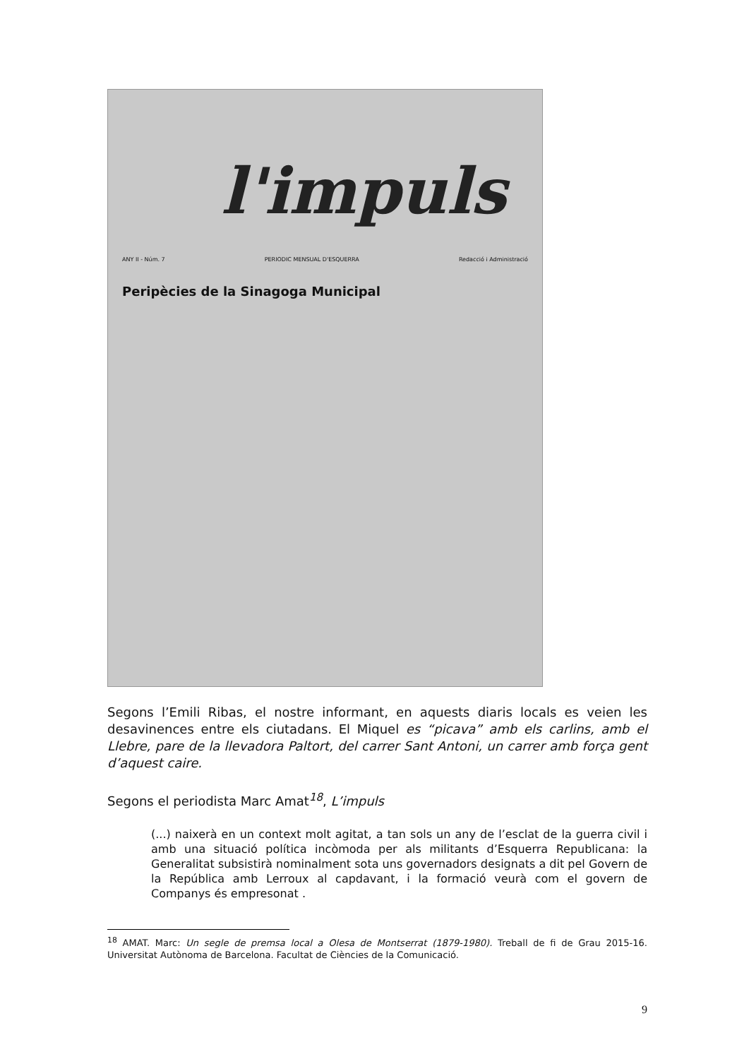l'impuls
ANY II - Núm. 7 PERIODIC MENSUAL D'ESQUERRA Redacció i Administració
Peripècies de la Sinagoga Municipal
Segons l’Emili Ribas, el nostre informant, en aquests diaris locals es veien les desavinences entre els ciutadans. El Miquel es “picava” amb els carlins, amb el Llebre, pare de la llevadora Paltort, del carrer Sant Antoni, un carrer amb força gent d’aquest caire.
Segons el periodista Marc Amat<sup>18</sup>, L’impuls
(...) naixerà en un context molt agitat, a tan sols un any de l’esclat de la guerra civil i amb una situació política incòmoda per als militants d’Esquerra Republicana: la Generalitat subsistirà nominalment sota uns governadors designats a dit pel Govern de la República amb Lerroux al capdavant, i la formació veurà com el govern de Companys és empresonat .
<sup>18</sup> AMAT. Marc: Un segle de premsa local a Olesa de Montserrat (1879-1980). Treball de fi de Grau 2015-16. Universitat Autònoma de Barcelona. Facultat de Ciències de la Comunicació.
9